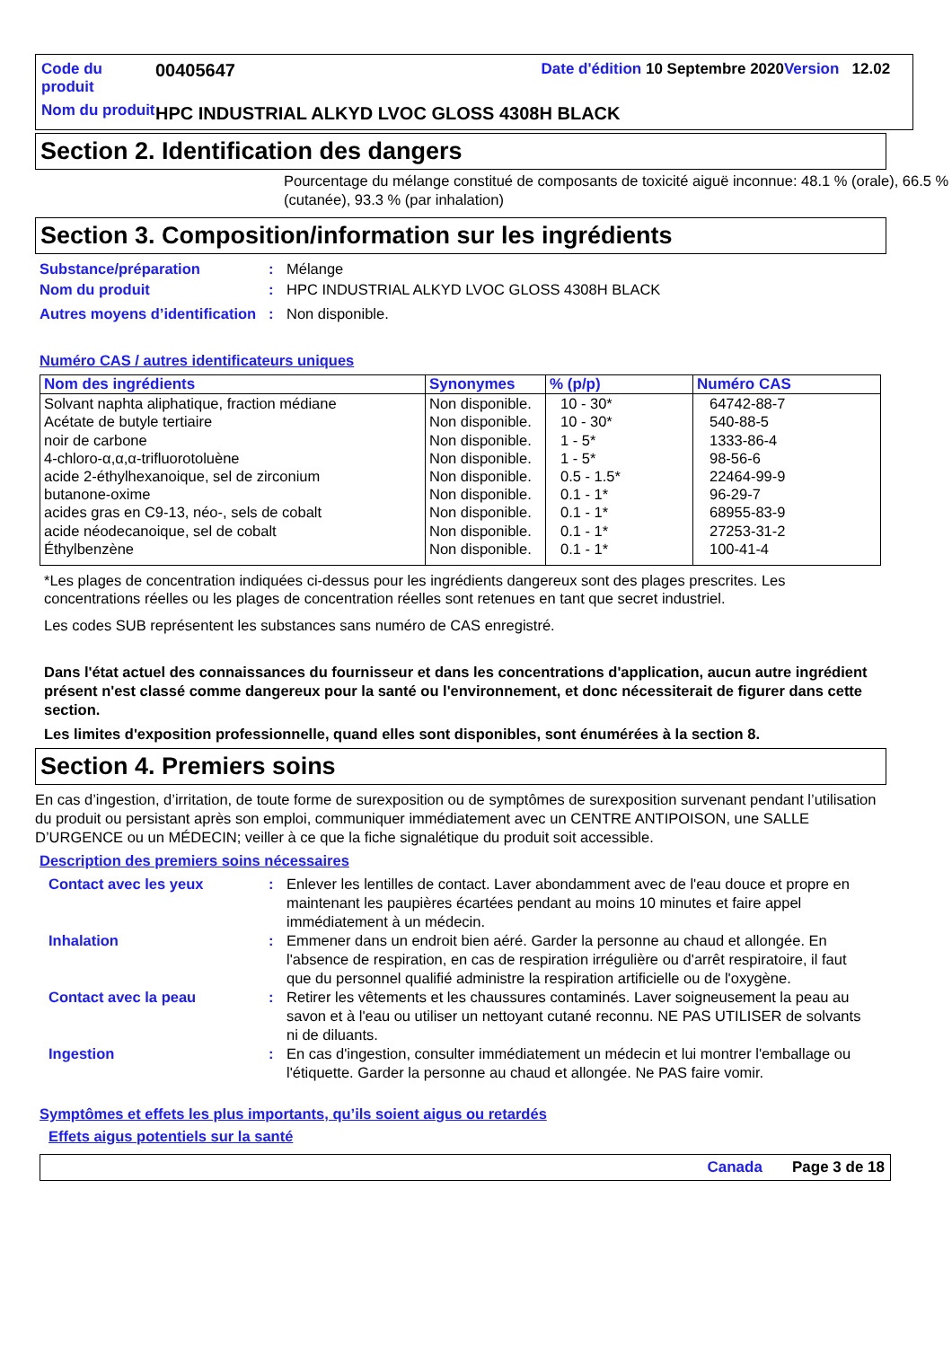Code du produit
00405647 Date d'édition 10 Septembre 2020Version 12.02
Nom du produit
HPC INDUSTRIAL ALKYD LVOC GLOSS 4308H BLACK
Section 2. Identification des dangers
Pourcentage du mélange constitué de composants de toxicité aiguë inconnue: 48.1 % (orale), 66.5 % (cutanée), 93.3 % (par inhalation)
Section 3. Composition/information sur les ingrédients
Substance/préparation: Mélange
Nom du produit: HPC INDUSTRIAL ALKYD LVOC GLOSS 4308H BLACK
Autres moyens d’identification: Non disponible.
Numéro CAS / autres identificateurs uniques
| Nom des ingrédients | Synonymes | % (p/p) | Numéro CAS |
| --- | --- | --- | --- |
| Solvant naphta aliphatique, fraction médiane Acétate de butyle tertiaire noir de carbone 4-chloro-α,α,α-trifluorotoluène acide 2-éthylhexanoique, sel de zirconium butanone-oxime acides gras en C9-13, néo-, sels de cobalt acide néodecanoique, sel de cobalt Éthylbenzène | Non disponible. Non disponible. Non disponible. Non disponible. Non disponible. Non disponible. Non disponible. Non disponible. Non disponible. | 10 - 30* 10 - 30* 1 - 5* 1 - 5* 0.5 - 1.5* 0.1 - 1* 0.1 - 1* 0.1 - 1* 0.1 - 1* | 64742-88-7 540-88-5 1333-86-4 98-56-6 22464-99-9 96-29-7 68955-83-9 27253-31-2 100-41-4 |
*Les plages de concentration indiquées ci-dessus pour les ingrédients dangereux sont des plages prescrites. Les concentrations réelles ou les plages de concentration réelles sont retenues en tant que secret industriel.
Les codes SUB représentent les substances sans numéro de CAS enregistré.
Dans l'état actuel des connaissances du fournisseur et dans les concentrations d'application, aucun autre ingrédient présent n'est classé comme dangereux pour la santé ou l'environnement, et donc nécessiterait de figurer dans cette section.
Les limites d'exposition professionnelle, quand elles sont disponibles, sont énumérées à la section 8.
Section 4. Premiers soins
En cas d’ingestion, d’irritation, de toute forme de surexposition ou de symptômes de surexposition survenant pendant l’utilisation du produit ou persistant après son emploi, communiquer immédiatement avec un CENTRE ANTIPOISON, une SALLE D’URGENCE ou un MÉDECIN; veiller à ce que la fiche signalétique du produit soit accessible.
Description des premiers soins nécessaires
Contact avec les yeux: Enlever les lentilles de contact. Laver abondamment avec de l'eau douce et propre en maintenant les paupières écartées pendant au moins 10 minutes et faire appel immédiatement à un médecin.
Inhalation: Emmener dans un endroit bien aéré. Garder la personne au chaud et allongée. En l'absence de respiration, en cas de respiration irrégulière ou d'arrêt respiratoire, il faut que du personnel qualifié administre la respiration artificielle ou de l'oxygène.
Contact avec la peau: Retirer les vêtements et les chaussures contaminés. Laver soigneusement la peau au savon et à l'eau ou utiliser un nettoyant cutané reconnu. NE PAS UTILISER de solvants ni de diluants.
Ingestion: En cas d'ingestion, consulter immédiatement un médecin et lui montrer l'emballage ou l'étiquette. Garder la personne au chaud et allongée. Ne PAS faire vomir.
Symptômes et effets les plus importants, qu’ils soient aigus ou retardés
Effets aigus potentiels sur la santé
Canada Page 3 de 18